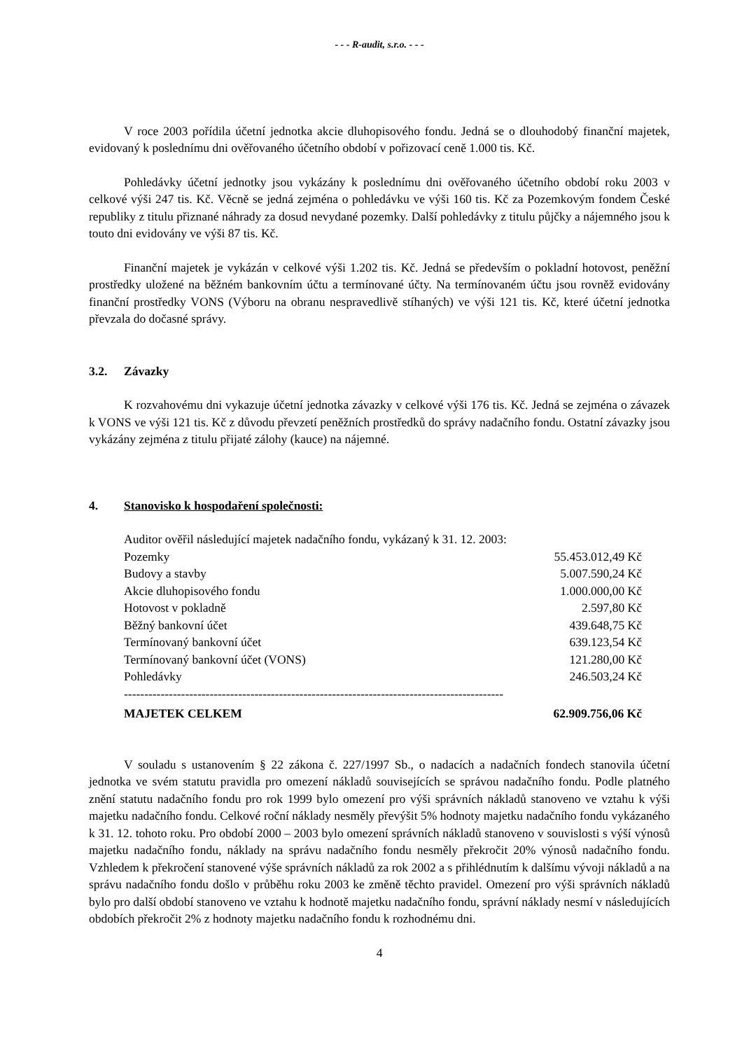- - - R-audit, s.r.o. - - -
V roce 2003 pořídila účetní jednotka akcie dluhopisového fondu. Jedná se o dlouhodobý finanční majetek, evidovaný k poslednímu dni ověřovaného účetního období v pořizovací ceně 1.000 tis. Kč.
Pohledávky účetní jednotky jsou vykázány k poslednímu dni ověřovaného účetního období roku 2003 v celkové výši 247 tis. Kč. Věcně se jedná zejména o pohledávku ve výši 160 tis. Kč za Pozemkovým fondem České republiky z titulu přiznané náhrady za dosud nevydané pozemky. Další pohledávky z titulu půjčky a nájemného jsou k touto dni evidovány ve výši 87 tis. Kč.
Finanční majetek je vykázán v celkové výši 1.202 tis. Kč. Jedná se především o pokladní hotovost, peněžní prostředky uložené na běžném bankovním účtu a termínované účty. Na termínovaném účtu jsou rovněž evidovány finanční prostředky VONS (Výboru na obranu nespravedlivě stíhaných) ve výši 121 tis. Kč, které účetní jednotka převzala do dočasné správy.
3.2. Závazky
K rozvahovému dni vykazuje účetní jednotka závazky v celkové výši 176 tis. Kč. Jedná se zejména o závazek k VONS ve výši 121 tis. Kč z důvodu převzetí peněžních prostředků do správy nadačního fondu. Ostatní závazky jsou vykázány zejména z titulu přijaté zálohy (kauce) na nájemné.
4. Stanovisko k hospodaření společnosti:
| Auditor ověřil následující majetek nadačního fondu, vykázaný k 31. 12. 2003: | |
| Pozemky | 55.453.012,49 Kč |
| Budovy a stavby | 5.007.590,24 Kč |
| Akcie dluhopisového fondu | 1.000.000,00 Kč |
| Hotovost v pokladně | 2.597,80 Kč |
| Běžný bankovní účet | 439.648,75 Kč |
| Termínovaný bankovní účet | 639.123,54 Kč |
| Termínovaný bankovní účet (VONS) | 121.280,00 Kč |
| Pohledávky | 246.503,24 Kč |
| --------------------------------------------------------------------------------------------- | |
| MAJETEK CELKEM | 62.909.756,06 Kč |
V souladu s ustanovením § 22 zákona č. 227/1997 Sb., o nadacích a nadačních fondech stanovila účetní jednotka ve svém statutu pravidla pro omezení nákladů souvisejících se správou nadačního fondu. Podle platného znění statutu nadačního fondu pro rok 1999 bylo omezení pro výši správních nákladů stanoveno ve vztahu k výši majetku nadačního fondu. Celkové roční náklady nesměly převýšit 5% hodnoty majetku nadačního fondu vykázaného k 31. 12. tohoto roku. Pro období 2000 – 2003 bylo omezení správních nákladů stanoveno v souvislosti s výší výnosů majetku nadačního fondu, náklady na správu nadačního fondu nesměly překročit 20% výnosů nadačního fondu. Vzhledem k překročení stanovené výše správních nákladů za rok 2002 a s přihlédnutím k dalšímu vývoji nákladů a na správu nadačního fondu došlo v průběhu roku 2003 ke změně těchto pravidel. Omezení pro výši správních nákladů bylo pro další období stanoveno ve vztahu k hodnotě majetku nadačního fondu, správní náklady nesmí v následujících obdobích překročit 2% z hodnoty majetku nadačního fondu k rozhodnému dni.
4